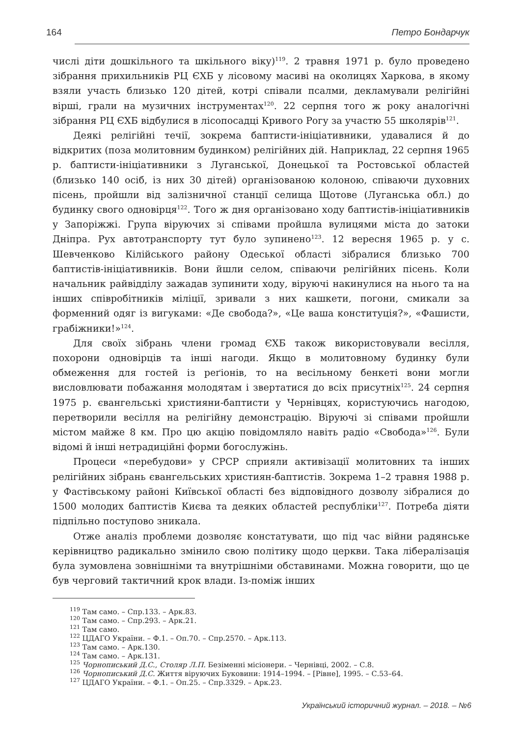164 Петро Бондарчук
числі діти дошкільного та шкільного віку)<sup>119</sup>. 2 травня 1971 р. було проведено зібрання прихильників РЦ ЄХБ у лісовому масиві на околицях Харкова, в якому взяли участь близько 120 дітей, котрі співали псалми, декламували релігійні вірші, грали на музичних інструментах<sup>120</sup>. 22 серпня того ж року аналогічні зібрання РЦ ЄХБ відбулися в лісопосадці Кривого Рогу за участю 55 школярів<sup>121</sup>.
Деякі релігійні течії, зокрема баптисти-ініціативники, удавалися й до відкритих (поза молитовним будинком) релігійних дій. Наприклад, 22 серпня 1965 р. баптисти-ініціативники з Луганської, Донецької та Ростовської областей (близько 140 осіб, із них 30 дітей) організованою колоною, співаючи духовних пісень, пройшли від залізничної станції селища Щотове (Луганська обл.) до будинку свого одновірця<sup>122</sup>. Того ж дня організовано ходу баптистів-ініціативників у Запоріжжі. Група віруючих зі співами пройшла вулицями міста до затоки Дніпра. Рух автотранспорту тут було зупинено<sup>123</sup>. 12 вересня 1965 р. у с. Шевченково Кілійського району Одеської області зібралися близько 700 баптистів-ініціативників. Вони йшли селом, співаючи релігійних пісень. Коли начальник райвідділу зажадав зупинити ходу, віруючі накинулися на нього та на інших співробітників міліції, зривали з них кашкети, погони, смикали за форменний одяг із вигуками: «Де свобода?», «Це ваша конституція?», «Фашисти, грабіжники!»<sup>124</sup>.
Для своїх зібрань члени громад ЄХБ також використовували весілля, похорони одновірців та інші нагоди. Якщо в молитовному будинку були обмеження для гостей із реґіонів, то на весільному бенкеті вони могли висловлювати побажання молодятам і звертатися до всіх присутніх<sup>125</sup>. 24 серпня 1975 р. євангельські християни-баптисти у Чернівцях, користуючись нагодою, перетворили весілля на релігійну демонстрацію. Віруючі зі співами пройшли містом майже 8 км. Про цю акцію повідомляло навіть радіо «Свобода»<sup>126</sup>. Були відомі й інші нетрадиційні форми богослужінь.
Процеси «перебудови» у СРСР сприяли активізації молитовних та інших релігійних зібрань євангельських християн-баптистів. Зокрема 1–2 травня 1988 р. у Фастівському районі Київської області без відповідного дозволу зібралися до 1500 молодих баптистів Києва та деяких областей республіки<sup>127</sup>. Потреба діяти підпільно поступово зникала.
Отже аналіз проблеми дозволяє констатувати, що під час війни радянське керівництво радикально змінило свою політику щодо церкви. Така лібералізація була зумовлена зовнішніми та внутрішніми обставинами. Можна говорити, що це був черговий тактичний крок влади. Із-поміж інших
<sup>119</sup> Там само. – Спр.133. – Арк.83.
<sup>120</sup> Там само. – Спр.293. – Арк.21.
<sup>121</sup> Там само.
<sup>122</sup> ЦДАГО України. – Ф.1. – Оп.70. – Спр.2570. – Арк.113.
<sup>123</sup> Там само. – Арк.130.
<sup>124</sup> Там само. – Арк.131.
<sup>125</sup> Чорнописький Д.С., Столяр Л.П. Безіменні місіонери. – Чернівці, 2002. – С.8.
<sup>126</sup> Чорнописький Д.С. Життя віруючих Буковини: 1914–1994. – [Рівне], 1995. – С.53–64.
<sup>127</sup> ЦДАГО України. – Ф.1. – Оп.25. – Спр.3329. – Арк.23.
Український історичний журнал. – 2018. – №6